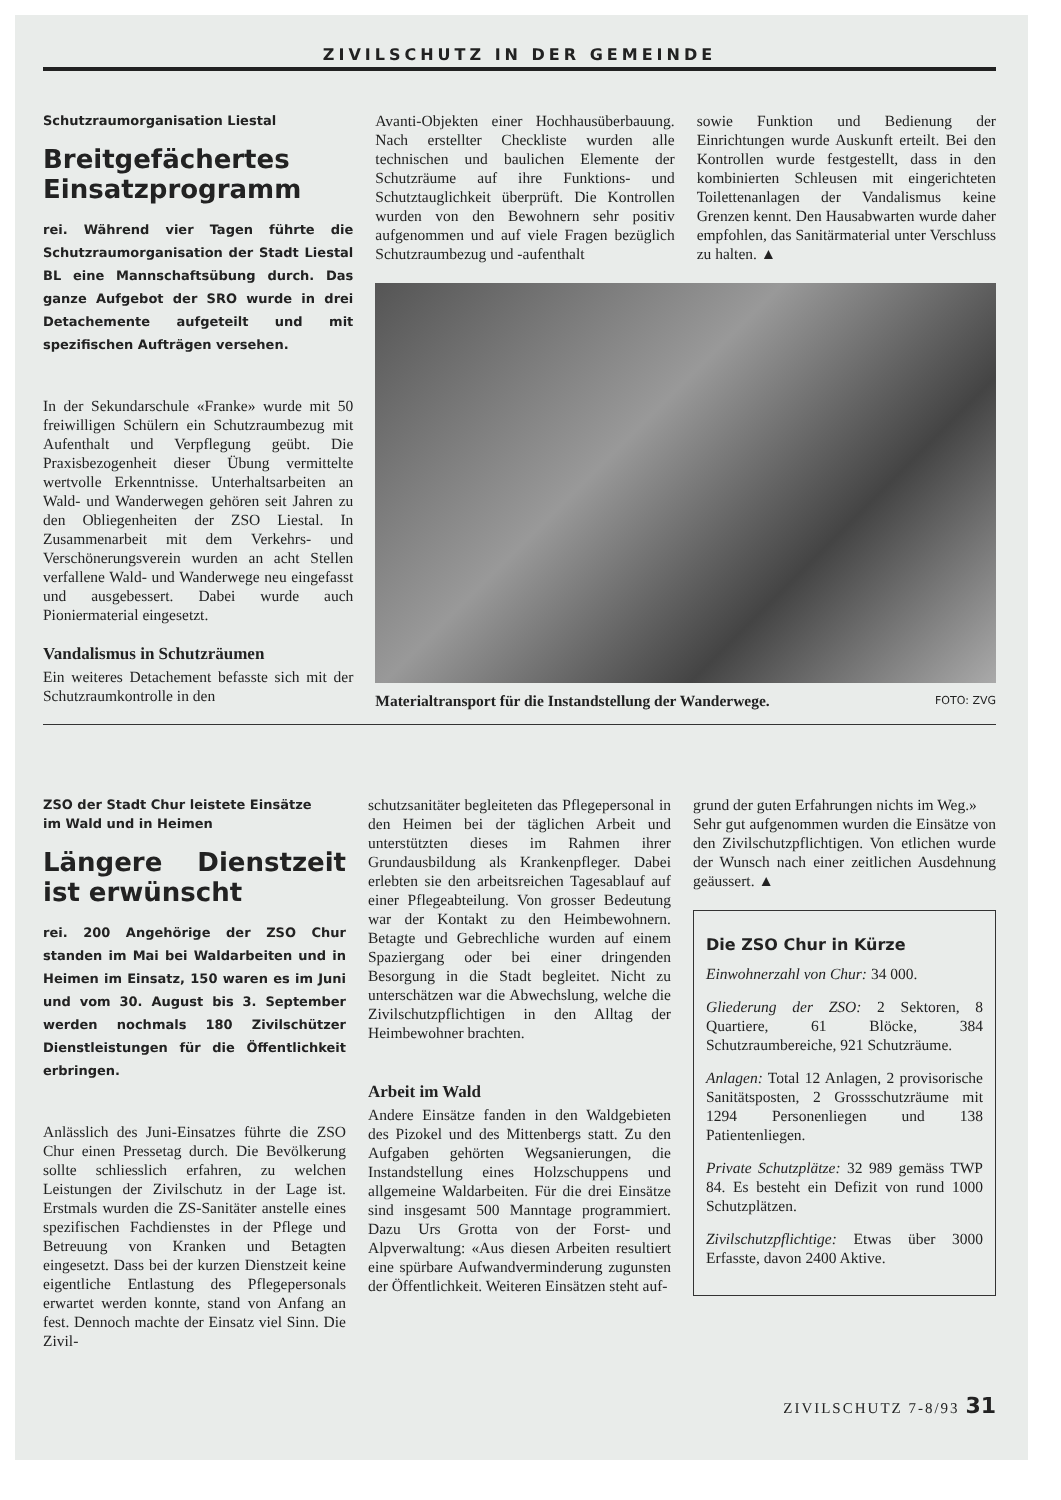ZIVILSCHUTZ IN DER GEMEINDE
Schutzraumorganisation Liestal
Breitgefächertes Einsatzprogramm
rei. Während vier Tagen führte die Schutzraumorganisation der Stadt Liestal BL eine Mannschaftsübung durch. Das ganze Aufgebot der SRO wurde in drei Detachemente aufgeteilt und mit spezifischen Aufträgen versehen.
In der Sekundarschule «Franke» wurde mit 50 freiwilligen Schülern ein Schutzraumbezug mit Aufenthalt und Verpflegung geübt. Die Praxisbezogenheit dieser Übung vermittelte wertvolle Erkenntnisse. Unterhaltsarbeiten an Wald- und Wanderwegen gehören seit Jahren zu den Obliegenheiten der ZSO Liestal. In Zusammenarbeit mit dem Verkehrs- und Verschönerungsverein wurden an acht Stellen verfallene Wald- und Wanderwege neu eingefasst und ausgebessert. Dabei wurde auch Pioniermaterial eingesetzt.
Vandalismus in Schutzräumen
Ein weiteres Detachement befasste sich mit der Schutzraumkontrolle in den
Avanti-Objekten einer Hochhausüberbauung. Nach erstellter Checkliste wurden alle technischen und baulichen Elemente der Schutzräume auf ihre Funktions- und Schutztauglichkeit überprüft. Die Kontrollen wurden von den Bewohnern sehr positiv aufgenommen und auf viele Fragen bezüglich Schutzraumbezug und -aufenthalt
sowie Funktion und Bedienung der Einrichtungen wurde Auskunft erteilt. Bei den Kontrollen wurde festgestellt, dass in den kombinierten Schleusen mit eingerichteten Toilettenanlagen der Vandalismus keine Grenzen kennt. Den Hausabwarten wurde daher empfohlen, das Sanitärmaterial unter Verschluss zu halten. ▲
Materialtransport für die Instandstellung der Wanderwege. FOTO: ZVG
ZSO der Stadt Chur leistete Einsätze
im Wald und in Heimen
Längere Dienstzeit ist erwünscht
rei. 200 Angehörige der ZSO Chur standen im Mai bei Waldarbeiten und in Heimen im Einsatz, 150 waren es im Juni und vom 30. August bis 3. September werden nochmals 180 Zivilschützer Dienstleistungen für die Öffentlichkeit erbringen.
Anlässlich des Juni-Einsatzes führte die ZSO Chur einen Pressetag durch. Die Bevölkerung sollte schliesslich erfahren, zu welchen Leistungen der Zivilschutz in der Lage ist. Erstmals wurden die ZS-Sanitäter anstelle eines spezifischen Fachdienstes in der Pflege und Betreuung von Kranken und Betagten eingesetzt. Dass bei der kurzen Dienstzeit keine eigentliche Entlastung des Pflegepersonals erwartet werden konnte, stand von Anfang an fest. Dennoch machte der Einsatz viel Sinn. Die Zivil-
schutzsanitäter begleiteten das Pflegepersonal in den Heimen bei der täglichen Arbeit und unterstützten dieses im Rahmen ihrer Grundausbildung als Krankenpfleger. Dabei erlebten sie den arbeitsreichen Tagesablauf auf einer Pflegeabteilung. Von grosser Bedeutung war der Kontakt zu den Heimbewohnern. Betagte und Gebrechliche wurden auf einem Spaziergang oder bei einer dringenden Besorgung in die Stadt begleitet. Nicht zu unterschätzen war die Abwechslung, welche die Zivilschutzpflichtigen in den Alltag der Heimbewohner brachten.
Arbeit im Wald
Andere Einsätze fanden in den Waldgebieten des Pizokel und des Mittenbergs statt. Zu den Aufgaben gehörten Wegsanierungen, die Instandstellung eines Holzschuppens und allgemeine Waldarbeiten. Für die drei Einsätze sind insgesamt 500 Manntage programmiert. Dazu Urs Grotta von der Forst- und Alpverwaltung: «Aus diesen Arbeiten resultiert eine spürbare Aufwandverminderung zugunsten der Öffentlichkeit. Weiteren Einsätzen steht auf-
grund der guten Erfahrungen nichts im Weg.»
Sehr gut aufgenommen wurden die Einsätze von den Zivilschutzpflichtigen. Von etlichen wurde der Wunsch nach einer zeitlichen Ausdehnung geäussert. ▲
Die ZSO Chur in Kürze
Einwohnerzahl von Chur: 34 000.
Gliederung der ZSO: 2 Sektoren, 8 Quartiere, 61 Blöcke, 384 Schutzraumbereiche, 921 Schutzräume.
Anlagen: Total 12 Anlagen, 2 provisorische Sanitätsposten, 2 Grossschutzräume mit 1294 Personenliegen und 138 Patientenliegen.
Private Schutzplätze: 32 989 gemäss TWP 84. Es besteht ein Defizit von rund 1000 Schutzplätzen.
Zivilschutzpflichtige: Etwas über 3000 Erfasste, davon 2400 Aktive.
ZIVILSCHUTZ 7-8/93 31